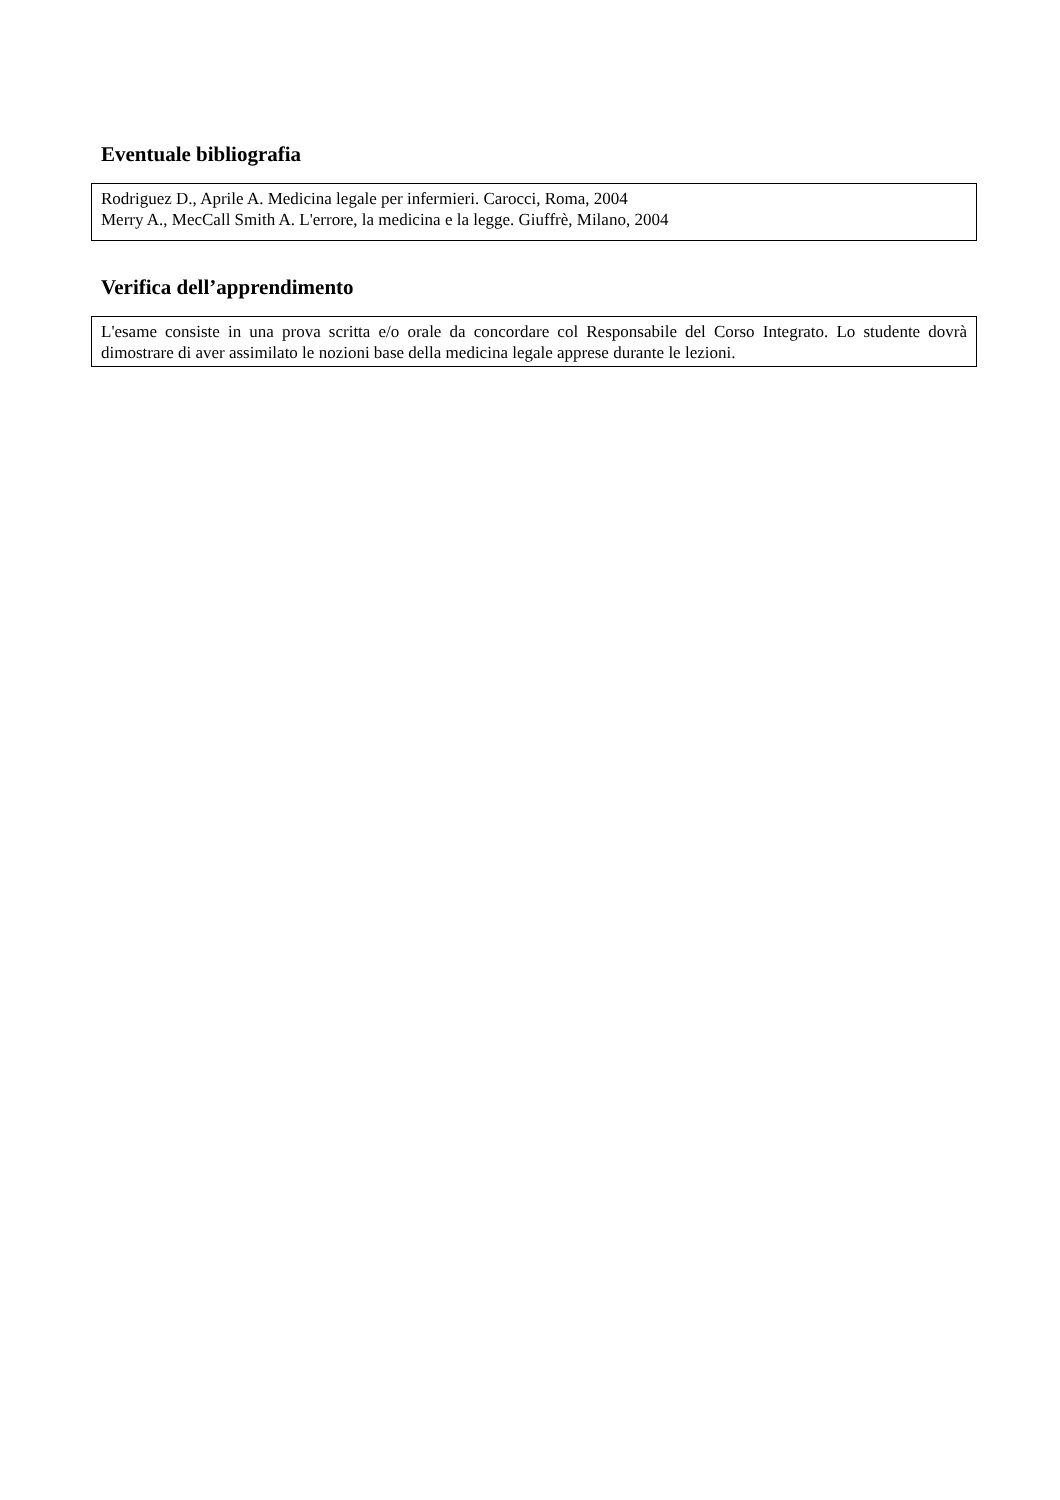Eventuale bibliografia
Rodriguez D., Aprile A. Medicina legale per infermieri. Carocci, Roma, 2004
Merry A., MecCall Smith A. L'errore, la medicina e la legge. Giuffrè, Milano, 2004
Verifica dell’apprendimento
L'esame consiste in una prova scritta e/o orale da concordare col Responsabile del Corso Integrato. Lo studente dovrà dimostrare di aver assimilato le nozioni base della medicina legale apprese durante le lezioni.